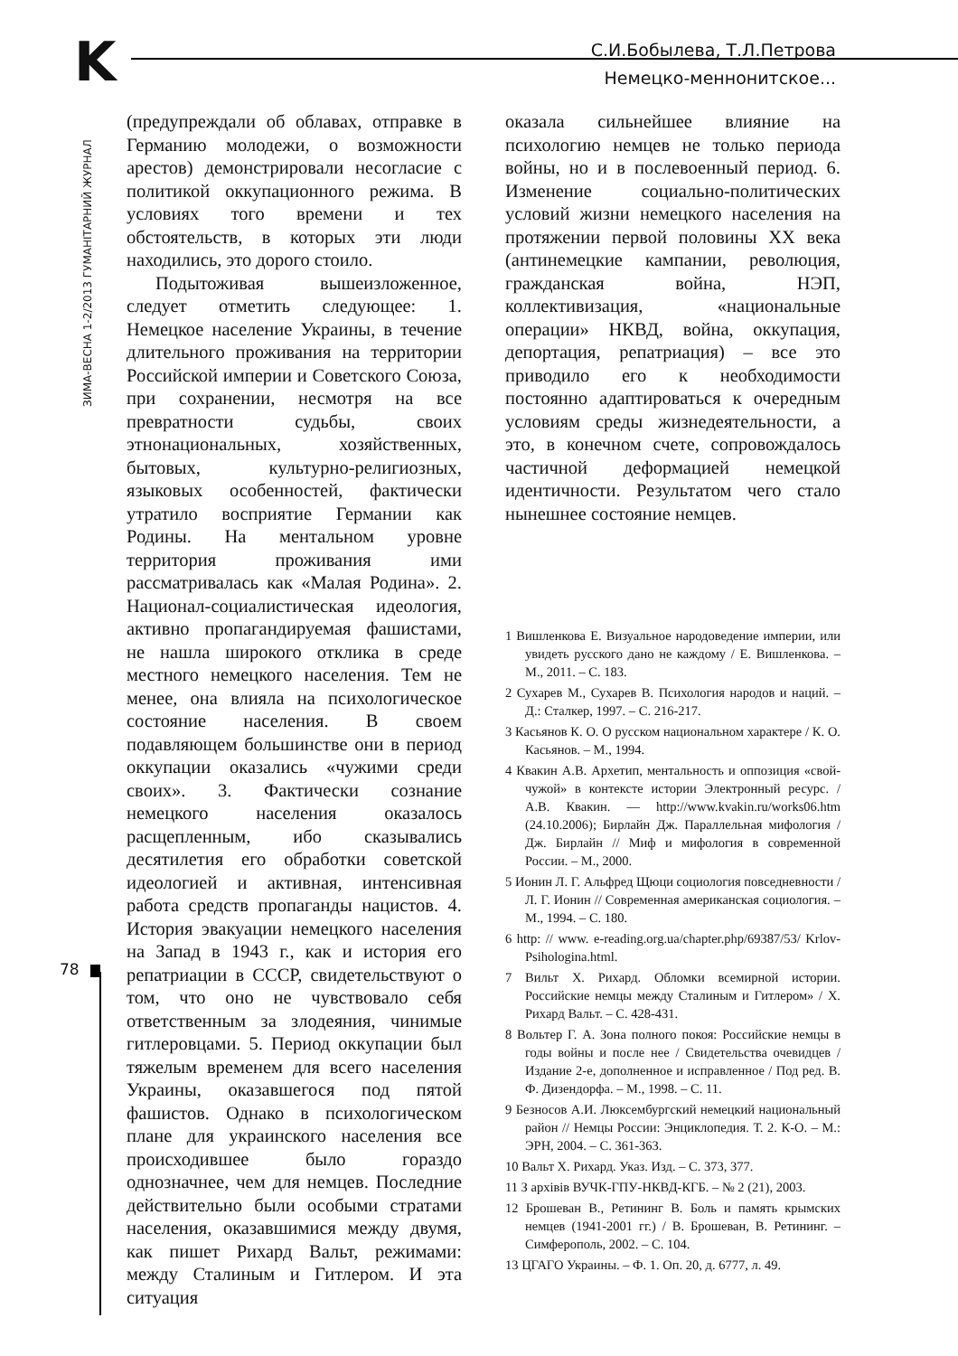K
С.И.Бобылева, Т.Л.Петрова
Немецко-меннонитское...
ЗИМА-ВЕСНА 1-2/2013 ГУМАНІТАРНИЙ ЖУРНАЛ
78
(предупреждали об облавах, отправке в Германию молодежи, о возможности арестов) демонстрировали несогласие с политикой оккупационного режима. В условиях того времени и тех обстоятельств, в которых эти люди находились, это дорого стоило.
Подытоживая вышеизложенное, следует отметить следующее: 1. Немецкое население Украины, в течение длительного проживания на территории Российской империи и Советского Союза, при сохранении, несмотря на все превратности судьбы, своих этнонациональных, хозяйственных, бытовых, культурно-религиозных, языковых особенностей, фактически утратило восприятие Германии как Родины. На ментальном уровне территория проживания ими рассматривалась как «Малая Родина». 2. Национал-социалистическая идеология, активно пропагандируемая фашистами, не нашла широкого отклика в среде местного немецкого населения. Тем не менее, она влияла на психологическое состояние населения. В своем подавляющем большинстве они в период оккупации оказались «чужими среди своих». 3. Фактически сознание немецкого населения оказалось расщепленным, ибо сказывались десятилетия его обработки советской идеологией и активная, интенсивная работа средств пропаганды нацистов. 4. История эвакуации немецкого населения на Запад в 1943 г., как и история его репатриации в СССР, свидетельствуют о том, что оно не чувствовало себя ответственным за злодеяния, чинимые гитлеровцами. 5. Период оккупации был тяжелым временем для всего населения Украины, оказавшегося под пятой фашистов. Однако в психологическом плане для украинского населения все происходившее было гораздо однозначнее, чем для немцев. Последние действительно были особыми стратами населения, оказавшимися между двумя, как пишет Рихард Вальт, режимами: между Сталиным и Гитлером. И эта ситуация
оказала сильнейшее влияние на психологию немцев не только периода войны, но и в послевоенный период. 6. Изменение социально-политических условий жизни немецкого населения на протяжении первой половины XX века (антинемецкие кампании, революция, гражданская война, НЭП, коллективизация, «национальные операции» НКВД, война, оккупация, депортация, репатриация) – все это приводило его к необходимости постоянно адаптироваться к очередным условиям среды жизнедеятельности, а это, в конечном счете, сопровождалось частичной деформацией немецкой идентичности. Результатом чего стало нынешнее состояние немцев.
1 Вишленкова Е. Визуальное народоведение империи, или увидеть русского дано не каждому / Е. Вишленкова. – М., 2011. – С. 183.
2 Сухарев М., Сухарев В. Психология народов и наций. – Д.: Сталкер, 1997. – С. 216-217.
3 Касьянов К. О. О русском национальном характере / К. О. Касьянов. – М., 1994.
4 Квакин А.В. Архетип, ментальность и оппозиция «свой-чужой» в контексте истории Электронный ресурс. / А.В. Квакин. — http://www.kvakin.ru/works06.htm (24.10.2006); Бирлайн Дж. Параллельная мифология / Дж. Бирлайн // Миф и мифология в современной России. – М., 2000.
5 Ионин Л. Г. Альфред Щюци социология повседневности / Л. Г. Ионин // Современная американская социология. – М., 1994. – С. 180.
6 http: // www. e-reading.org.ua/chapter.php/69387/53/ Krlov-Psihologina.html.
7 Вильт Х. Рихард. Обломки всемирной истории. Российские немцы между Сталиным и Гитлером» / Х. Рихард Вальт. – С. 428-431.
8 Вольтер Г. А. Зона полного покоя: Российские немцы в годы войны и после нее / Свидетельства очевидцев / Издание 2-е, дополненное и исправленное / Под ред. В. Ф. Дизендорфа. – М., 1998. – С. 11.
9 Безносов А.И. Люксембургский немецкий национальный район // Немцы России: Энциклопедия. Т. 2. К-О. – М.: ЭРН, 2004. – С. 361-363.
10 Вальт Х. Рихард. Указ. Изд. – С. 373, 377.
11 З архівів ВУЧК-ГПУ-НКВД-КГБ. – № 2 (21), 2003.
12 Брошеван В., Ретининг В. Боль и память крымских немцев (1941-2001 гг.) / В. Брошеван, В. Ретининг. – Симферополь, 2002. – С. 104.
13 ЦГАГО Украины. – Ф. 1. Оп. 20, д. 6777, л. 49.